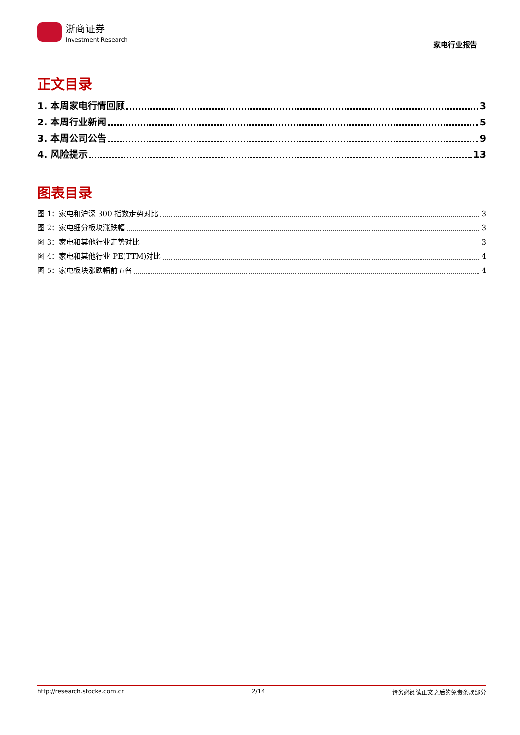浙商证券
Investment Research
家电行业报告
正文目录
1. 本周家电行情回顾 3
2. 本周行业新闻 5
3. 本周公司公告 9
4. 风险提示 13
图表目录
图 1：家电和沪深 300 指数走势对比 3
图 2：家电细分板块涨跌幅 3
图 3：家电和其他行业走势对比 3
图 4：家电和其他行业 PE(TTM)对比 4
图 5：家电板块涨跌幅前五名 4
http://research.stocke.com.cn 2/14 请务必阅读正文之后的免责条款部分